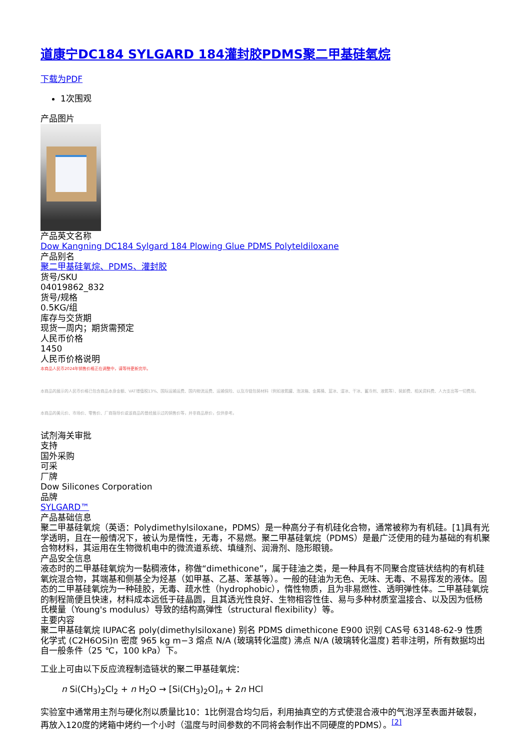道康宁DC184 SYLGARD 184灌封胶PDMS聚二甲基硅氧烷
下载为PDF
1次围观
产品图片
产品英文名称
Dow Kangning DC184 Sylgard 184 Plowing Glue PDMS Polyteldiloxane
产品别名
聚二甲基硅氧烷、PDMS、灌封胶
货号/SKU
04019862_832
货号/规格
0.5KG/组
库存与交货期
现货一周内；期货需预定
人民币价格
1450
人民币价格说明
本商品人民币2024年销售价格正在调整中，请等待更新完毕。
本商品的展示的人民币价格已包含商品本身金额、VAT增值税13%、国际运输运费、国内物流运费、运输保险、以及冷链包装材料（例如液氮罐、泡沫箱、金属桶、蓝冰、湿冰、干冰、蓄冷剂、液氮等）、装卸费、相关资料费、人力支出等一切费用。
本商品的美元价、市场价、零售价、厂商指导价或该商品的曾经展示过的销售价等，并非商品原价，仅供参考。
试剂海关审批
支持
国外采购
可采
厂牌
Dow Silicones Corporation
品牌
SYLGARD™
产品基础信息
聚二甲基硅氧烷（英语：Polydimethylsiloxane，PDMS）是一种高分子有机硅化合物，通常被称为有机硅。[1]具有光学透明，且在一般情况下，被认为是惰性，无毒，不易燃。聚二甲基硅氧烷（PDMS）是最广泛使用的硅为基础的有机聚合物材料，其运用在生物微机电中的微流道系统、填缝剂、润滑剂、隐形眼镜。
产品安全信息
液态时的二甲基硅氧烷为一黏稠液体，称做“dimethicone”，属于硅油之类，是一种具有不同聚合度链状结构的有机硅氧烷混合物，其端基和侧基全为烃基（如甲基、乙基、苯基等）。一般的硅油为无色、无味、无毒、不易挥发的液体。固态的二甲基硅氧烷为一种硅胶，无毒、疏水性（hydrophobic），惰性物质，且为非易燃性、透明弹性体。二甲基硅氧烷的制程简便且快速，材料成本远低于硅晶圆，且其透光性良好、生物相容性佳、易与多种材质室温接合、以及因为低杨氏模量（Young's modulus）导致的结构高弹性（structural flexibility）等。
主要内容
聚二甲基硅氧烷 IUPAC名 poly(dimethylsiloxane) 别名 PDMS dimethicone E900 识别 CAS号 63148-62-9 性质 化学式 (C2H6OSi)n 密度 965 kg m−3 熔点 N/A (玻璃转化温度) 沸点 N/A (玻璃转化温度) 若非注明，所有数据均出自一般条件（25 ℃，100 kPa）下。
工业上可由以下反应流程制造链状的聚二甲基硅氧烷：
n Si(CH<sub>3</sub>)<sub>2</sub>Cl<sub>2</sub> + n H<sub>2</sub>O → [Si(CH<sub>3</sub>)<sub>2</sub>O]<sub>n</sub> + 2n HCl
实验室中通常用主剂与硬化剂以质量比10：1比例混合均匀后，利用抽真空的方式使混合液中的气泡浮至表面并破裂，再放入120度的烤箱中烤约一个小时（温度与时间参数的不同将会制作出不同硬度的PDMS）。<sup>[2]</sup>